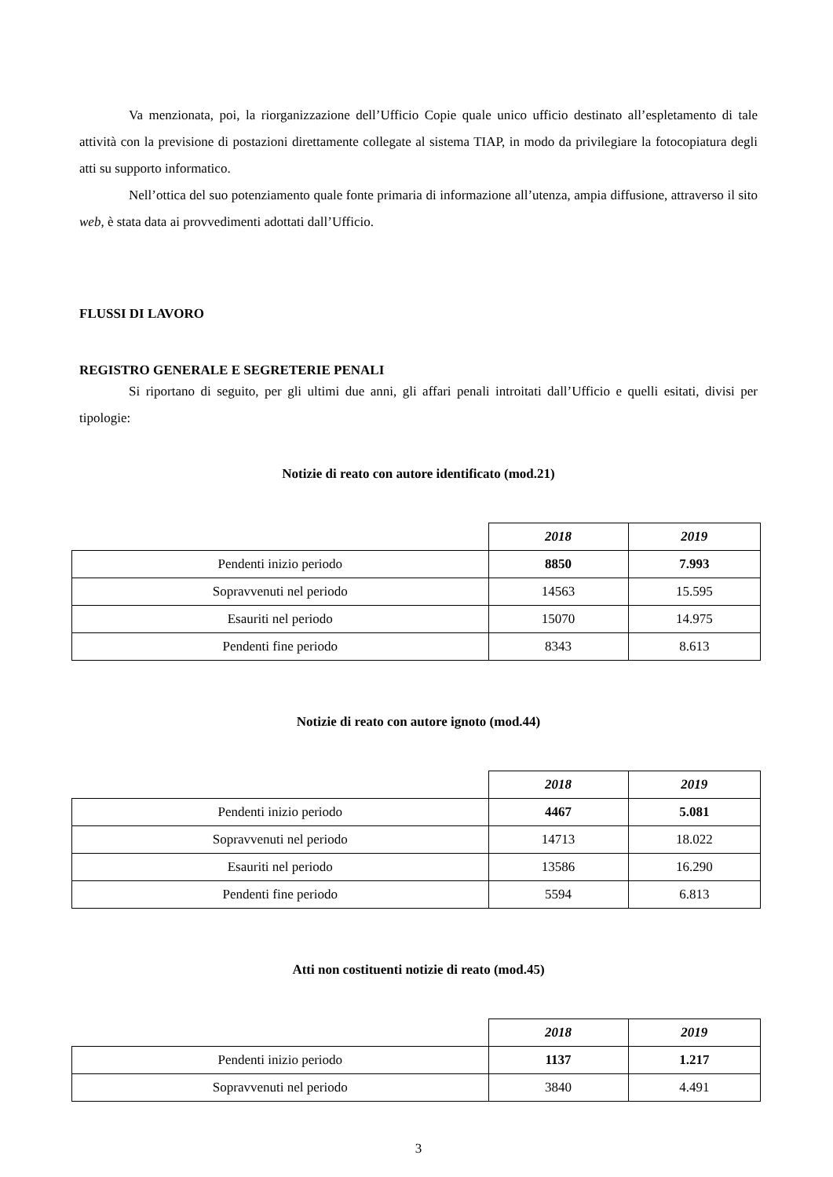Va menzionata, poi, la riorganizzazione dell’Ufficio Copie quale unico ufficio destinato all’espletamento di tale attività con la previsione di postazioni direttamente collegate al sistema TIAP, in modo da privilegiare la fotocopiatura degli atti su supporto informatico.
Nell’ottica del suo potenziamento quale fonte primaria di informazione all’utenza, ampia diffusione, attraverso il sito web, è stata data ai provvedimenti adottati dall’Ufficio.
FLUSSI DI LAVORO
REGISTRO GENERALE E SEGRETERIE PENALI
Si riportano di seguito, per gli ultimi due anni, gli affari penali introitati dall’Ufficio e quelli esitati, divisi per tipologie:
Notizie di reato con autore identificato (mod.21)
| | 2018 | 2019 |
| Pendenti inizio periodo | 8850 | 7.993 |
| Sopravvenuti nel periodo | 14563 | 15.595 |
| Esauriti nel periodo | 15070 | 14.975 |
| Pendenti fine periodo | 8343 | 8.613 |
Notizie di reato con autore ignoto (mod.44)
| | 2018 | 2019 |
| Pendenti inizio periodo | 4467 | 5.081 |
| Sopravvenuti nel periodo | 14713 | 18.022 |
| Esauriti nel periodo | 13586 | 16.290 |
| Pendenti fine periodo | 5594 | 6.813 |
Atti non costituenti notizie di reato (mod.45)
| | 2018 | 2019 |
| Pendenti inizio periodo | 1137 | 1.217 |
| Sopravvenuti nel periodo | 3840 | 4.491 |
3